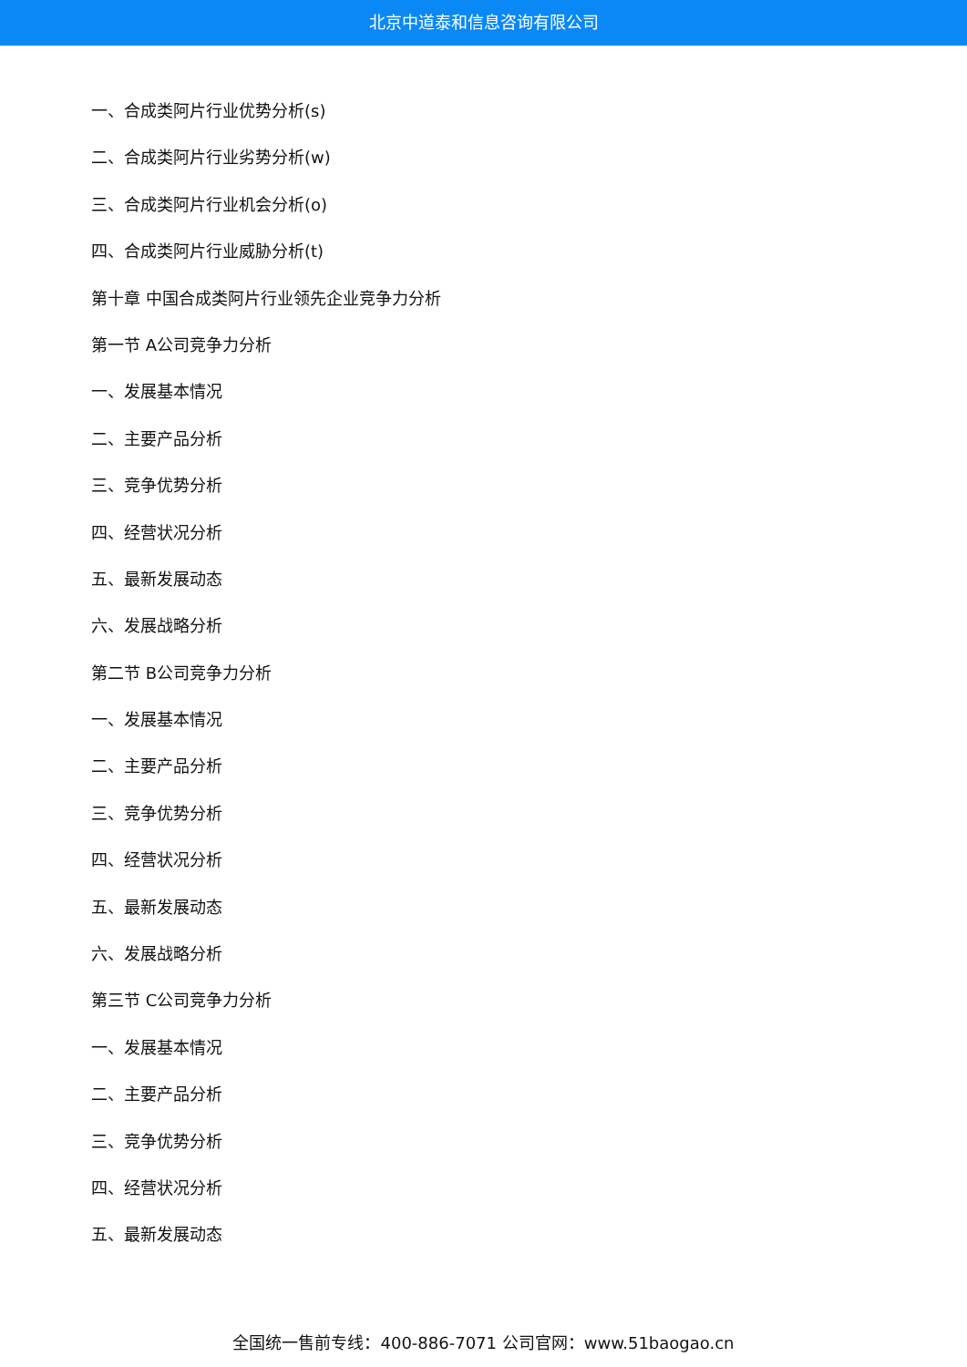北京中道泰和信息咨询有限公司
一、合成类阿片行业优势分析(s)
二、合成类阿片行业劣势分析(w)
三、合成类阿片行业机会分析(o)
四、合成类阿片行业威胁分析(t)
第十章 中国合成类阿片行业领先企业竞争力分析
第一节 A公司竞争力分析
一、发展基本情况
二、主要产品分析
三、竞争优势分析
四、经营状况分析
五、最新发展动态
六、发展战略分析
第二节 B公司竞争力分析
一、发展基本情况
二、主要产品分析
三、竞争优势分析
四、经营状况分析
五、最新发展动态
六、发展战略分析
第三节 C公司竞争力分析
一、发展基本情况
二、主要产品分析
三、竞争优势分析
四、经营状况分析
五、最新发展动态
全国统一售前专线：400-886-7071 公司官网：www.51baogao.cn